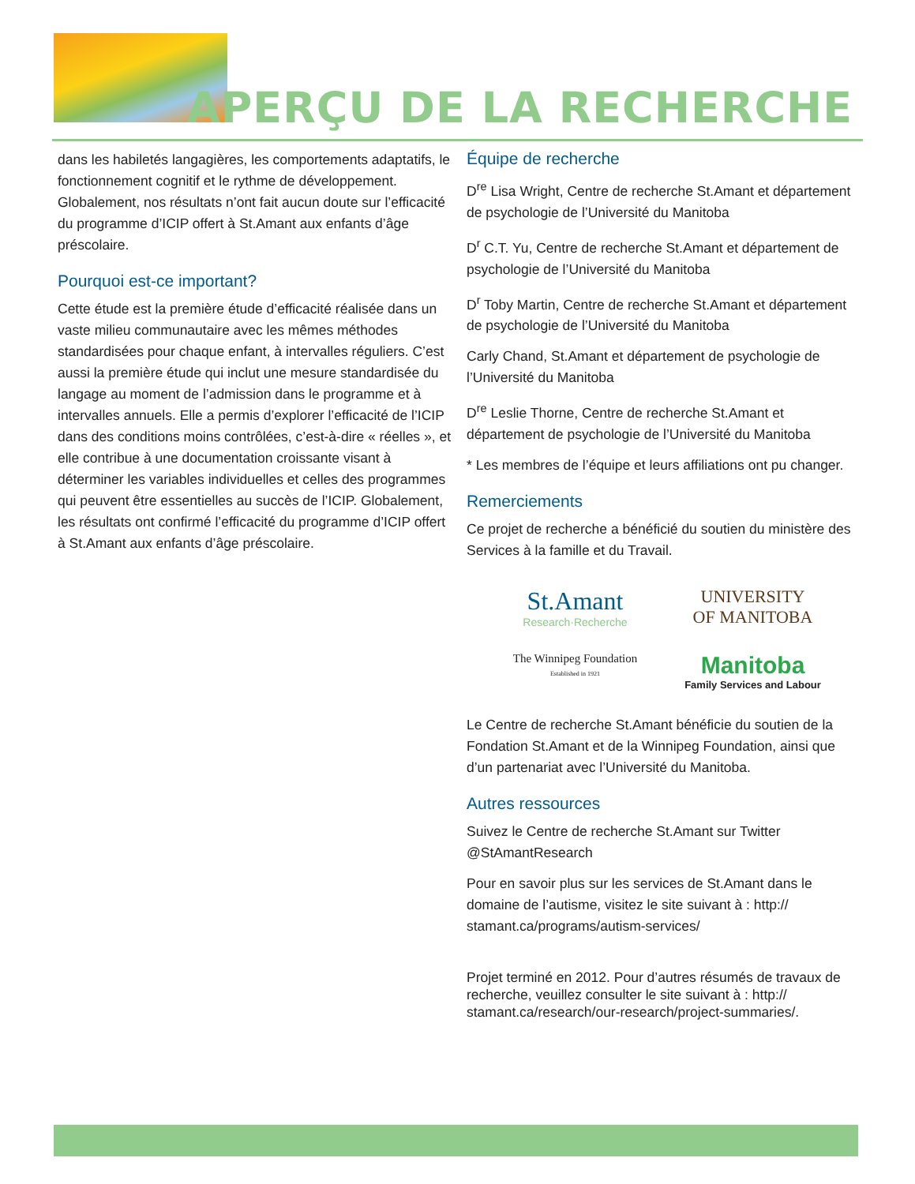APERÇU DE LA RECHERCHE
dans les habiletés langagières, les comportements adaptatifs, le fonctionnement cognitif et le rythme de développement. Globalement, nos résultats n’ont fait aucun doute sur l’efficacité du programme d’ICIP offert à St.Amant aux enfants d’âge préscolaire.
Pourquoi est-ce important?
Cette étude est la première étude d’efficacité réalisée dans un vaste milieu communautaire avec les mêmes méthodes standardisées pour chaque enfant, à intervalles réguliers. C’est aussi la première étude qui inclut une mesure standardisée du langage au moment de l’admission dans le programme et à intervalles annuels. Elle a permis d’explorer l’efficacité de l’ICIP dans des conditions moins contrôlées, c’est-à-dire « réelles », et elle contribue à une documentation croissante visant à déterminer les variables individuelles et celles des programmes qui peuvent être essentielles au succès de l’ICIP. Globalement, les résultats ont confirmé l’efficacité du programme d’ICIP offert à St.Amant aux enfants d’âge préscolaire.
Équipe de recherche
D<sup>re</sup> Lisa Wright, Centre de recherche St.Amant et département de psychologie de l’Université du Manitoba
D<sup>r</sup> C.T. Yu, Centre de recherche St.Amant et département de psychologie de l’Université du Manitoba
D<sup>r</sup> Toby Martin, Centre de recherche St.Amant et département de psychologie de l’Université du Manitoba
Carly Chand, St.Amant et département de psychologie de l’Université du Manitoba
D<sup>re</sup> Leslie Thorne, Centre de recherche St.Amant et département de psychologie de l’Université du Manitoba
* Les membres de l’équipe et leurs affiliations ont pu changer.
Remerciements
Ce projet de recherche a bénéficié du soutien du ministère des Services à la famille et du Travail.
St.Amant
Research·Recherche
UNIVERSITY
OF MANITOBA
The Winnipeg Foundation
Established in 1921
Manitoba
Family Services and Labour
Le Centre de recherche St.Amant bénéficie du soutien de la Fondation St.Amant et de la Winnipeg Foundation, ainsi que d’un partenariat avec l’Université du Manitoba.
Autres ressources
Suivez le Centre de recherche St.Amant sur Twitter @StAmantResearch
Pour en savoir plus sur les services de St.Amant dans le domaine de l’autisme, visitez le site suivant à : http:// stamant.ca/programs/autism-services/
Projet terminé en 2012. Pour d’autres résumés de travaux de recherche, veuillez consulter le site suivant à : http:// stamant.ca/research/our-research/project-summaries/.